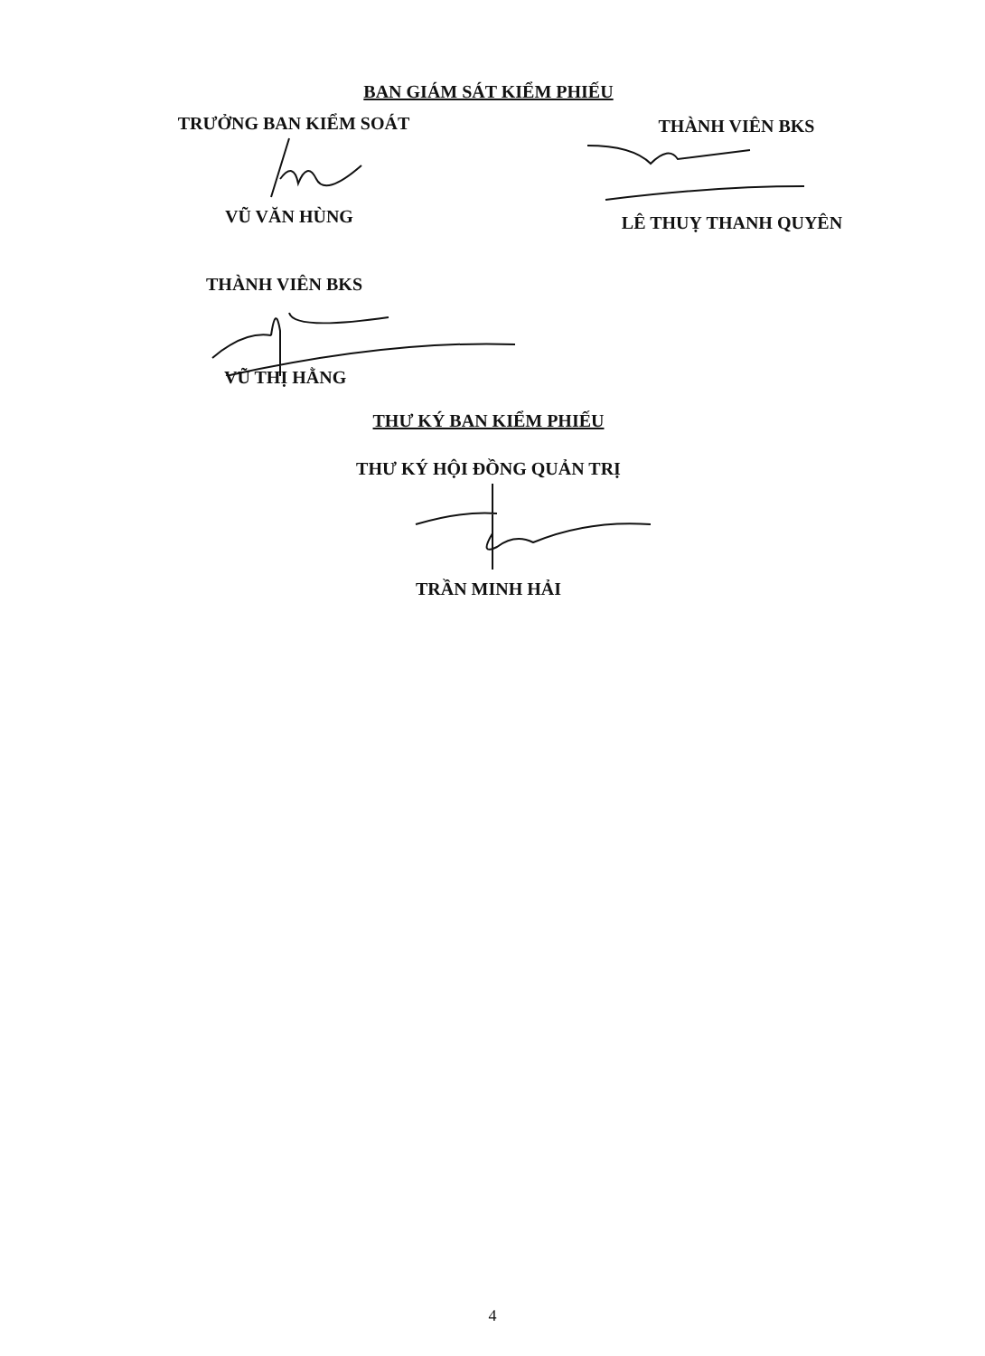BAN GIÁM SÁT KIỂM PHIẾU
TRƯỞNG BAN KIỂM SOÁT
VŨ VĂN HÙNG
THÀNH VIÊN BKS
LÊ THUỴ THANH QUYÊN
THÀNH VIÊN BKS
VŨ THỊ HẰNG
THƯ KÝ BAN KIỂM PHIẾU
THƯ KÝ HỘI ĐỒNG QUẢN TRỊ
TRẦN MINH HẢI
4